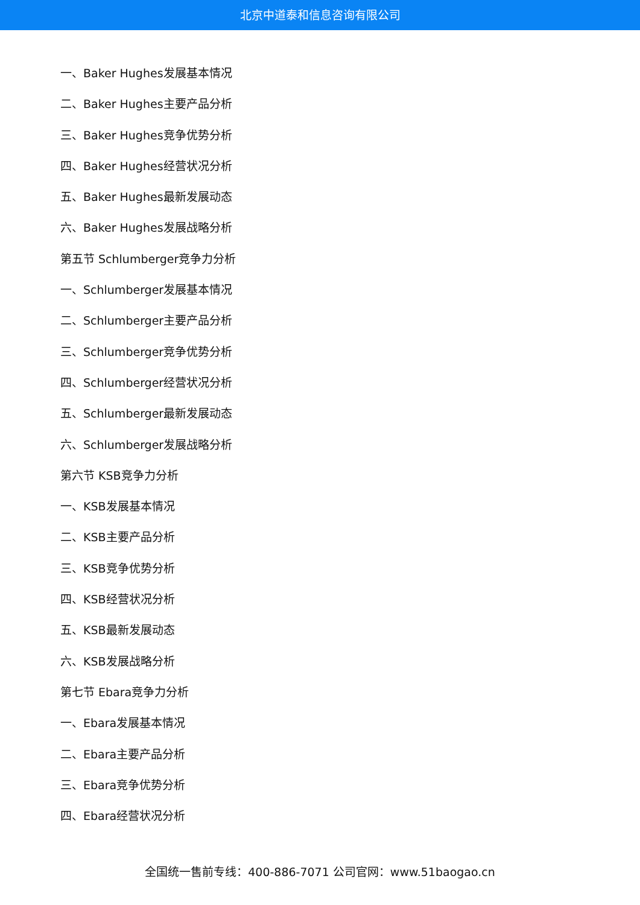北京中道泰和信息咨询有限公司
一、Baker Hughes发展基本情况
二、Baker Hughes主要产品分析
三、Baker Hughes竞争优势分析
四、Baker Hughes经营状况分析
五、Baker Hughes最新发展动态
六、Baker Hughes发展战略分析
第五节 Schlumberger竞争力分析
一、Schlumberger发展基本情况
二、Schlumberger主要产品分析
三、Schlumberger竞争优势分析
四、Schlumberger经营状况分析
五、Schlumberger最新发展动态
六、Schlumberger发展战略分析
第六节 KSB竞争力分析
一、KSB发展基本情况
二、KSB主要产品分析
三、KSB竞争优势分析
四、KSB经营状况分析
五、KSB最新发展动态
六、KSB发展战略分析
第七节 Ebara竞争力分析
一、Ebara发展基本情况
二、Ebara主要产品分析
三、Ebara竞争优势分析
四、Ebara经营状况分析
全国统一售前专线：400-886-7071 公司官网：www.51baogao.cn